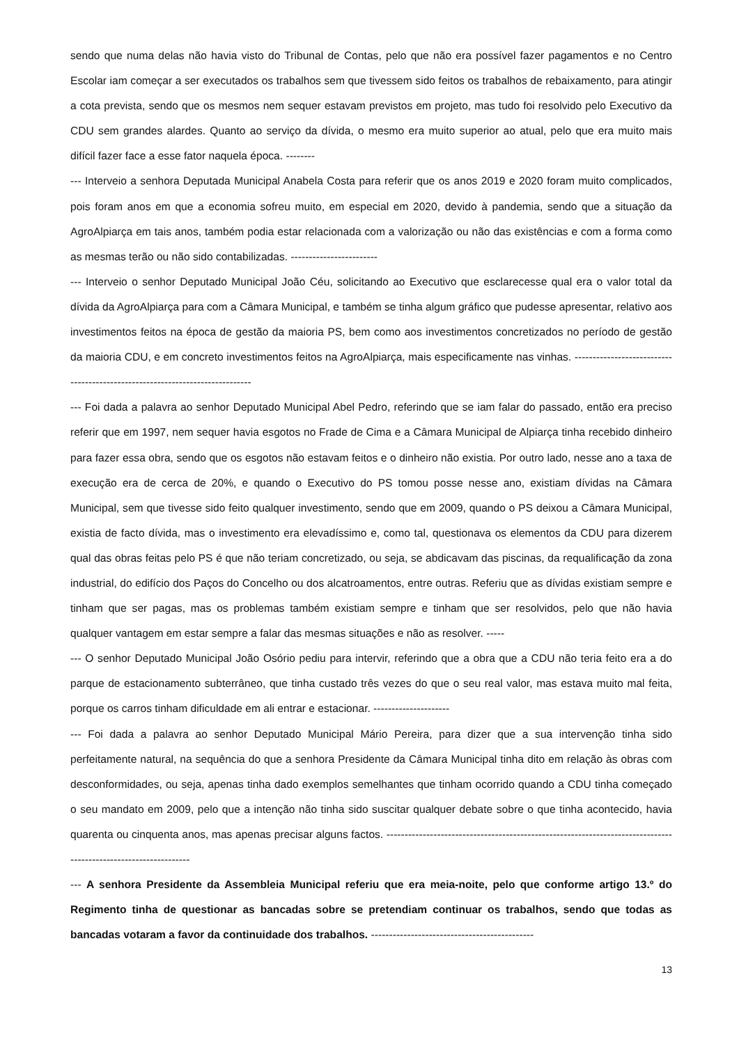sendo que numa delas não havia visto do Tribunal de Contas, pelo que não era possível fazer pagamentos e no Centro Escolar iam começar a ser executados os trabalhos sem que tivessem sido feitos os trabalhos de rebaixamento, para atingir a cota prevista, sendo que os mesmos nem sequer estavam previstos em projeto, mas tudo foi resolvido pelo Executivo da CDU sem grandes alardes. Quanto ao serviço da dívida, o mesmo era muito superior ao atual, pelo que era muito mais difícil fazer face a esse fator naquela época. --------
--- Interveio a senhora Deputada Municipal Anabela Costa para referir que os anos 2019 e 2020 foram muito complicados, pois foram anos em que a economia sofreu muito, em especial em 2020, devido à pandemia, sendo que a situação da AgroAlpiarça em tais anos, também podia estar relacionada com a valorização ou não das existências e com a forma como as mesmas terão ou não sido contabilizadas. ------------------------
--- Interveio o senhor Deputado Municipal João Céu, solicitando ao Executivo que esclarecesse qual era o valor total da dívida da AgroAlpiarça para com a Câmara Municipal, e também se tinha algum gráfico que pudesse apresentar, relativo aos investimentos feitos na época de gestão da maioria PS, bem como aos investimentos concretizados no período de gestão da maioria CDU, e em concreto investimentos feitos na AgroAlpiarça, mais especificamente nas vinhas. -----------------------------------------------------------------------------
--- Foi dada a palavra ao senhor Deputado Municipal Abel Pedro, referindo que se iam falar do passado, então era preciso referir que em 1997, nem sequer havia esgotos no Frade de Cima e a Câmara Municipal de Alpiarça tinha recebido dinheiro para fazer essa obra, sendo que os esgotos não estavam feitos e o dinheiro não existia. Por outro lado, nesse ano a taxa de execução era de cerca de 20%, e quando o Executivo do PS tomou posse nesse ano, existiam dívidas na Câmara Municipal, sem que tivesse sido feito qualquer investimento, sendo que em 2009, quando o PS deixou a Câmara Municipal, existia de facto dívida, mas o investimento era elevadíssimo e, como tal, questionava os elementos da CDU para dizerem qual das obras feitas pelo PS é que não teriam concretizado, ou seja, se abdicavam das piscinas, da requalificação da zona industrial, do edifício dos Paços do Concelho ou dos alcatroamentos, entre outras. Referiu que as dívidas existiam sempre e tinham que ser pagas, mas os problemas também existiam sempre e tinham que ser resolvidos, pelo que não havia qualquer vantagem em estar sempre a falar das mesmas situações e não as resolver. -----
--- O senhor Deputado Municipal João Osório pediu para intervir, referindo que a obra que a CDU não teria feito era a do parque de estacionamento subterrâneo, que tinha custado três vezes do que o seu real valor, mas estava muito mal feita, porque os carros tinham dificuldade em ali entrar e estacionar. ---------------------
--- Foi dada a palavra ao senhor Deputado Municipal Mário Pereira, para dizer que a sua intervenção tinha sido perfeitamente natural, na sequência do que a senhora Presidente da Câmara Municipal tinha dito em relação às obras com desconformidades, ou seja, apenas tinha dado exemplos semelhantes que tinham ocorrido quando a CDU tinha começado o seu mandato em 2009, pelo que a intenção não tinha sido suscitar qualquer debate sobre o que tinha acontecido, havia quarenta ou cinquenta anos, mas apenas precisar alguns factos. ----------------------------------------------------------------------------------------------------------------
--- A senhora Presidente da Assembleia Municipal referiu que era meia-noite, pelo que conforme artigo 13.º do Regimento tinha de questionar as bancadas sobre se pretendiam continuar os trabalhos, sendo que todas as bancadas votaram a favor da continuidade dos trabalhos. ---------------------------------------------
13